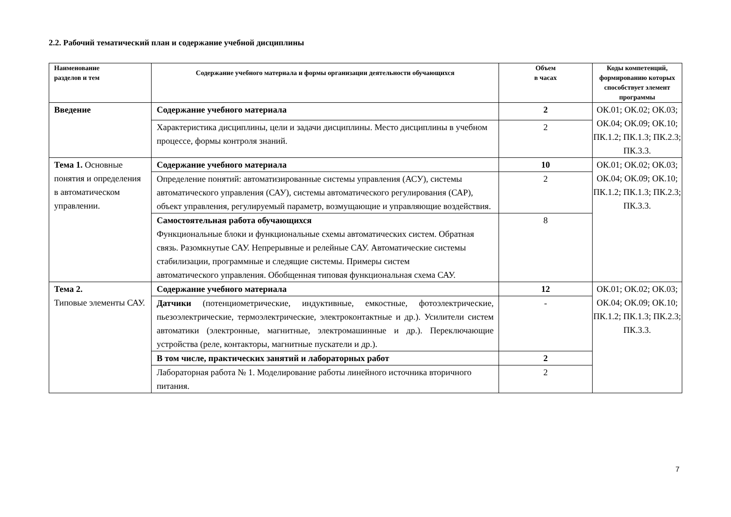2.2. Рабочий тематический план и содержание учебной дисциплины
| Наименование разделов и тем | Содержание учебного материала и формы организации деятельности обучающихся | Объем в часах | Коды компетенций, формированию которых способствует элемент программы |
| --- | --- | --- | --- |
| Введение | Содержание учебного материала | 2 | ОК.01; ОК.02; ОК.03; ОК.04; ОК.09; ОК.10; ПК.1.2; ПК.1.3; ПК.2.3; ПК.3.3. |
| | Характеристика дисциплины, цели и задачи дисциплины. Место дисциплины в учебном процессе, формы контроля знаний. | 2 | |
| Тема 1. Основные понятия и определения в автоматическом управлении. | Содержание учебного материала | 10 | ОК.01; ОК.02; ОК.03; ОК.04; ОК.09; ОК.10; ПК.1.2; ПК.1.3; ПК.2.3; ПК.3.3. |
| | Определение понятий: автоматизированные системы управления (АСУ), системы автоматического управления (САУ), системы автоматического регулирования (САР), объект управления, регулируемый параметр, возмущающие и управляющие воздействия. | 2 | |
| | Самостоятельная работа обучающихся Функциональные блоки и функциональные схемы автоматических систем. Обратная связь. Разомкнутые САУ. Непрерывные и релейные САУ. Автоматические системы стабилизации, программные и следящие системы. Примеры систем автоматического управления. Обобщенная типовая функциональная схема САУ. | 8 | |
| Тема 2. Типовые элементы САУ. | Содержание учебного материала | 12 | ОК.01; ОК.02; ОК.03; ОК.04; ОК.09; ОК.10; ПК.1.2; ПК.1.3; ПК.2.3; ПК.3.3. |
| | Датчики (потенциометрические, индуктивные, емкостные, фотоэлектрические, пьезоэлектрические, термоэлектрические, электроконтактные и др.). Усилители систем автоматики (электронные, магнитные, электромашинные и др.). Переключающие устройства (реле, контакторы, магнитные пускатели и др.). | - | |
| | В том числе, практических занятий и лабораторных работ | 2 | |
| | Лабораторная работа № 1. Моделирование работы линейного источника вторичного питания. | 2 | |
7